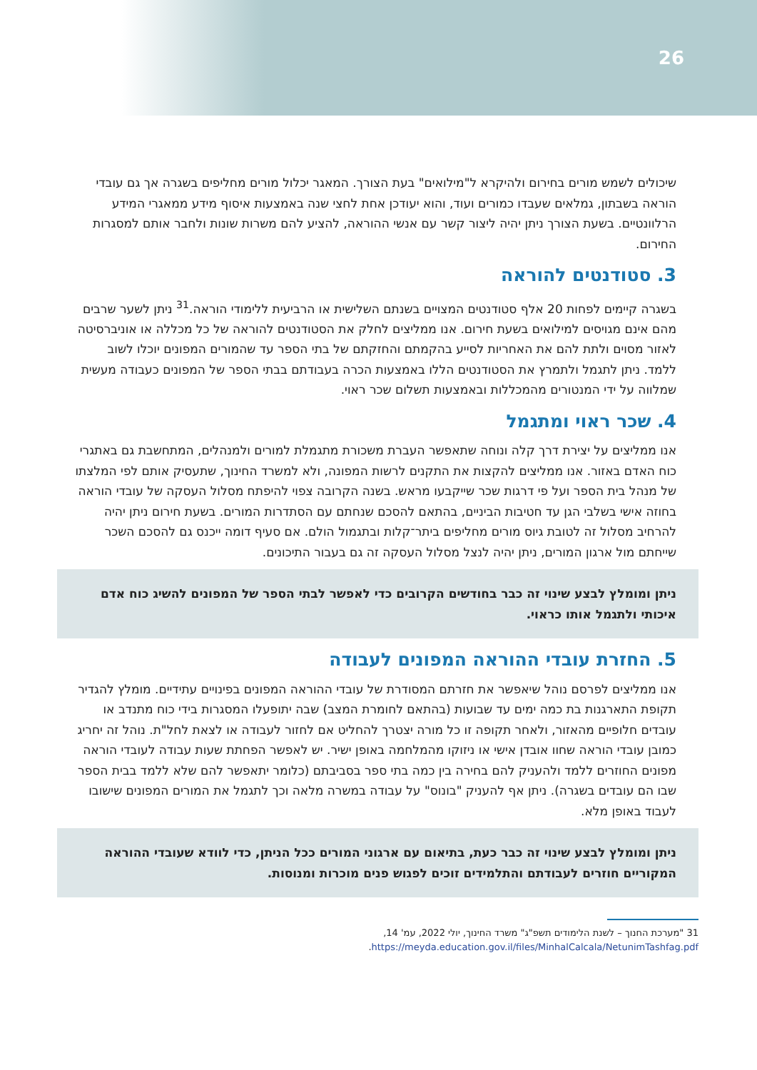26
שיכולים לשמש מורים בחירום ולהיקרא ל"מילואים" בעת הצורך. המאגר יכלול מורים מחליפים בשגרה אך גם עובדי הוראה בשבתון, גמלאים שעבדו כמורים ועוד, והוא יעודכן אחת לחצי שנה באמצעות איסוף מידע ממאגרי המידע הרלוונטיים. בשעת הצורך ניתן יהיה ליצור קשר עם אנשי ההוראה, להציע להם משרות שונות ולחבר אותם למסגרות החירום.
3. סטודנטים להוראה
בשגרה קיימים לפחות 20 אלף סטודנטים המצויים בשנתם השלישית או הרביעית ללימודי הוראה.<sup>31</sup> ניתן לשער שרבים מהם אינם מגויסים למילואים בשעת חירום. אנו ממליצים לחלק את הסטודנטים להוראה של כל מכללה או אוניברסיטה לאזור מסוים ולתת להם את האחריות לסייע בהקמתם והחזקתם של בתי הספר עד שהמורים המפונים יוכלו לשוב ללמד. ניתן לתגמל ולתמרץ את הסטודנטים הללו באמצעות הכרה בעבודתם בבתי הספר של המפונים כעבודה מעשית שמלווה על ידי המנטורים מהמכללות ובאמצעות תשלום שכר ראוי.
4. שכר ראוי ומתגמל
אנו ממליצים על יצירת דרך קלה ונוחה שתאפשר העברת משכורת מתגמלת למורים ולמנהלים, המתחשבת גם באתגרי כוח האדם באזור. אנו ממליצים להקצות את התקנים לרשות המפונה, ולא למשרד החינוך, שתעסיק אותם לפי המלצתו של מנהל בית הספר ועל פי דרגות שכר שייקבעו מראש. בשנה הקרובה צפוי להיפתח מסלול העסקה של עובדי הוראה בחוזה אישי בשלבי הגן עד חטיבות הביניים, בהתאם להסכם שנחתם עם הסתדרות המורים. בשעת חירום ניתן יהיה להרחיב מסלול זה לטובת גיוס מורים מחליפים ביתר־קלות ובתגמול הולם. אם סעיף דומה ייכנס גם להסכם השכר שייחתם מול ארגון המורים, ניתן יהיה לנצל מסלול העסקה זה גם בעבור התיכונים.
ניתן ומומלץ לבצע שינוי זה כבר בחודשים הקרובים כדי לאפשר לבתי הספר של המפונים להשיג כוח אדם איכותי ולתגמל אותו כראוי.
5. החזרת עובדי ההוראה המפונים לעבודה
אנו ממליצים לפרסם נוהל שיאפשר את חזרתם המסודרת של עובדי ההוראה המפונים בפינויים עתידיים. מומלץ להגדיר תקופת התארגנות בת כמה ימים עד שבועות (בהתאם לחומרת המצב) שבה יתופעלו המסגרות בידי כוח מתנדב או עובדים חלופיים מהאזור, ולאחר תקופה זו כל מורה יצטרך להחליט אם לחזור לעבודה או לצאת לחל"ת. נוהל זה יחריג כמובן עובדי הוראה שחוו אובדן אישי או ניזוקו מהמלחמה באופן ישיר. יש לאפשר הפחתת שעות עבודה לעובדי הוראה מפונים החוזרים ללמד ולהעניק להם בחירה בין כמה בתי ספר בסביבתם (כלומר יתאפשר להם שלא ללמד בבית הספר שבו הם עובדים בשגרה). ניתן אף להעניק "בונוס" על עבודה במשרה מלאה וכך לתגמל את המורים המפונים שישובו לעבוד באופן מלא.
ניתן ומומלץ לבצע שינוי זה כבר כעת, בתיאום עם ארגוני המורים ככל הניתן, כדי לוודא שעובדי ההוראה המקוריים חוזרים לעבודתם והתלמידים זוכים לפגוש פנים מוכרות ומנוסות.
31 "מערכת החנוך – לשנת הלימודים תשפ"ג" משרד החינוך, יולי 2022, עמ' 14, https://meyda.education.gov.il/files/MinhalCalcala/NetunimTashfag.pdf.